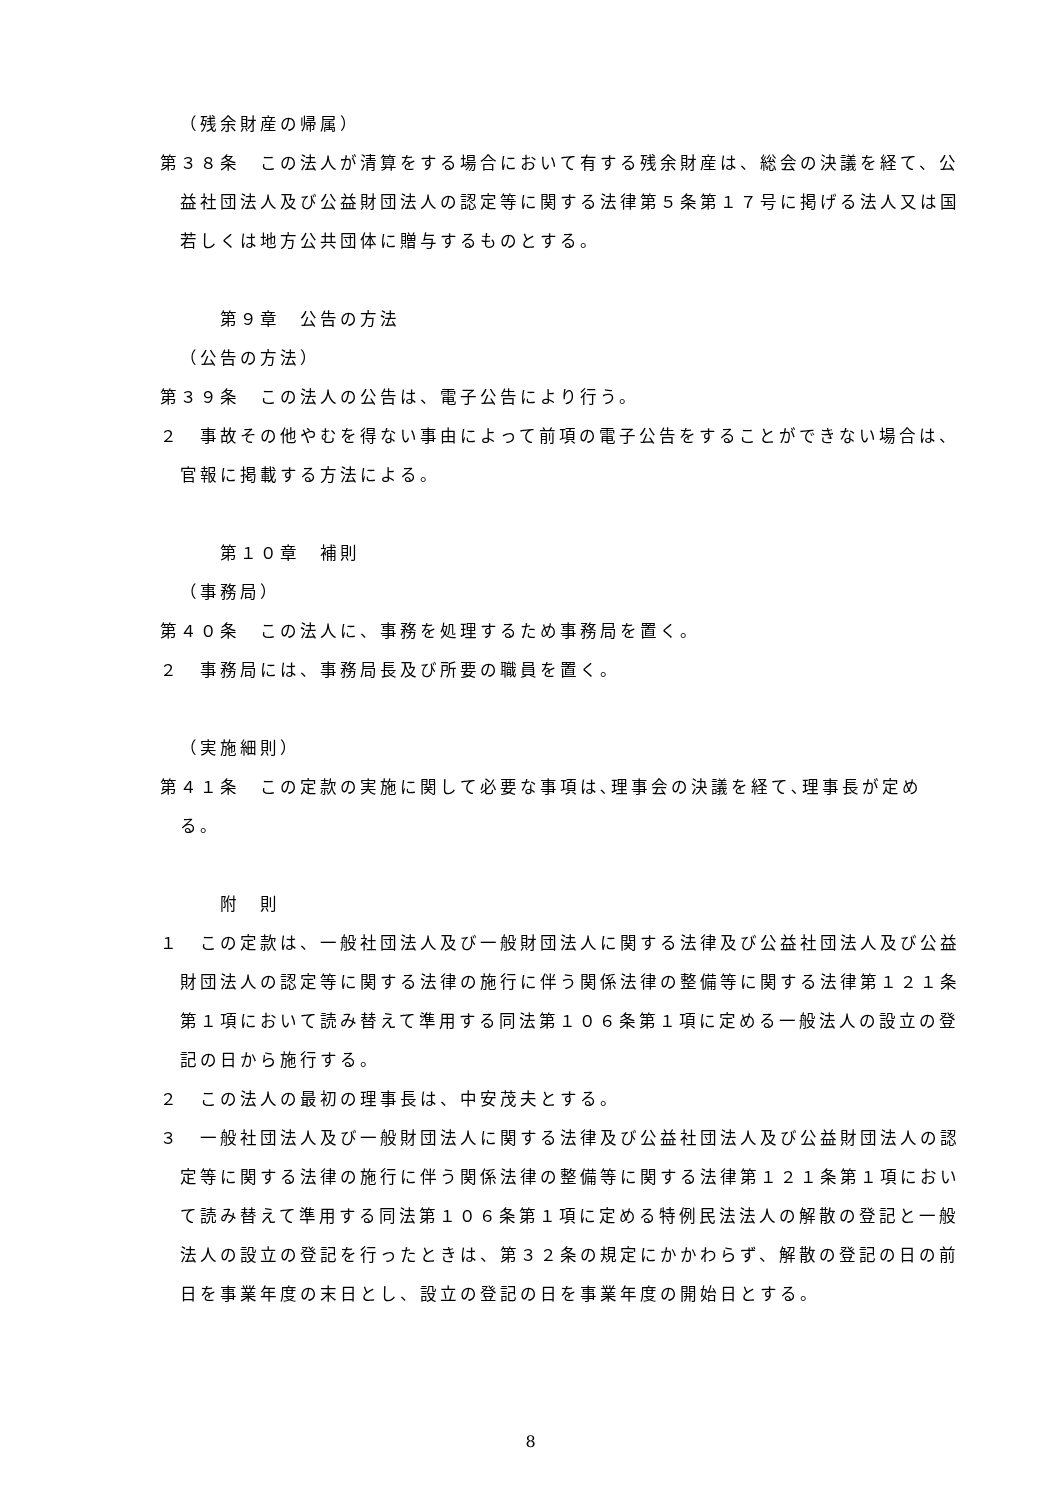（残余財産の帰属）
第３８条　この法人が清算をする場合において有する残余財産は、総会の決議を経て、公益社団法人及び公益財団法人の認定等に関する法律第５条第１７号に掲げる法人又は国若しくは地方公共団体に贈与するものとする。
第９章　公告の方法
（公告の方法）
第３９条　この法人の公告は、電子公告により行う。
２　事故その他やむを得ない事由によって前項の電子公告をすることができない場合は、官報に掲載する方法による。
第１０章　補則
（事務局）
第４０条　この法人に、事務を処理するため事務局を置く。
２　事務局には、事務局長及び所要の職員を置く。
（実施細則）
第４１条　この定款の実施に関して必要な事項は､理事会の決議を経て､理事長が定める。
附　則
１　この定款は、一般社団法人及び一般財団法人に関する法律及び公益社団法人及び公益財団法人の認定等に関する法律の施行に伴う関係法律の整備等に関する法律第１２１条第１項において読み替えて準用する同法第１０６条第１項に定める一般法人の設立の登記の日から施行する。
２　この法人の最初の理事長は、中安茂夫とする。
３　一般社団法人及び一般財団法人に関する法律及び公益社団法人及び公益財団法人の認定等に関する法律の施行に伴う関係法律の整備等に関する法律第１２１条第１項において読み替えて準用する同法第１０６条第１項に定める特例民法法人の解散の登記と一般法人の設立の登記を行ったときは、第３２条の規定にかかわらず、解散の登記の日の前日を事業年度の末日とし、設立の登記の日を事業年度の開始日とする。
8